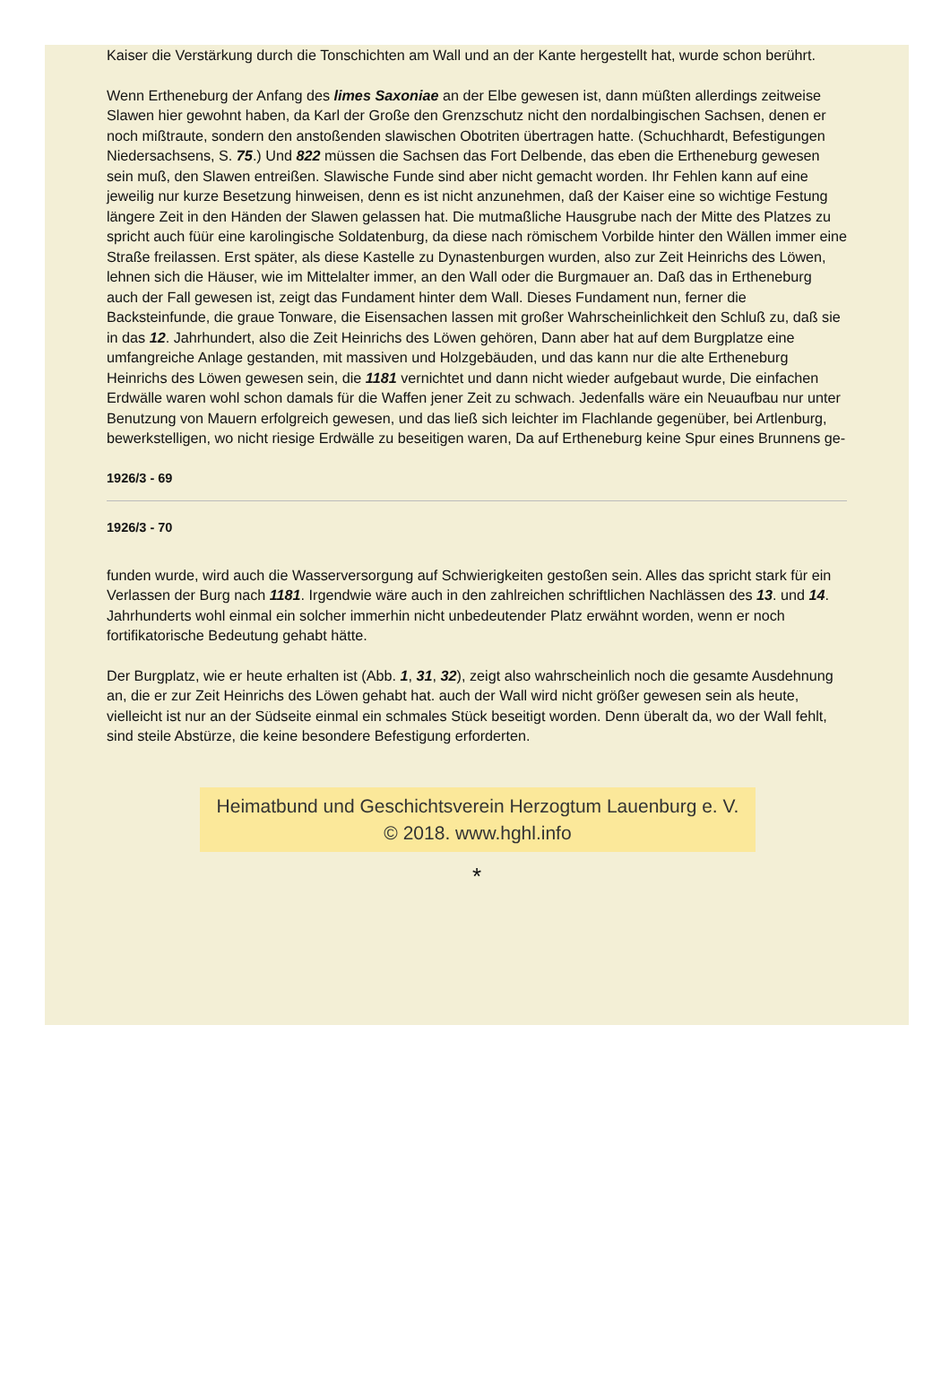Kaiser die Verstärkung durch die Tonschichten am Wall und an der Kante hergestellt hat, wurde schon berührt.
Wenn Ertheneburg der Anfang des limes Saxoniae an der Elbe gewesen ist, dann müßten allerdings zeitweise Slawen hier gewohnt haben, da Karl der Große den Grenzschutz nicht den nordalbingischen Sachsen, denen er noch mißtraute, sondern den anstoßenden slawischen Obotriten übertragen hatte. (Schuchhardt, Befestigungen Niedersachsens, S. 75.) Und 822 müssen die Sachsen das Fort Delbende, das eben die Ertheneburg gewesen sein muß, den Slawen entreißen. Slawische Funde sind aber nicht gemacht worden. Ihr Fehlen kann auf eine jeweilig nur kurze Besetzung hinweisen, denn es ist nicht anzunehmen, daß der Kaiser eine so wichtige Festung längere Zeit in den Händen der Slawen gelassen hat. Die mutmaßliche Hausgrube nach der Mitte des Platzes zu spricht auch füür eine karolingische Soldatenburg, da diese nach römischem Vorbilde hinter den Wällen immer eine Straße freilassen. Erst später, als diese Kastelle zu Dynastenburgen wurden, also zur Zeit Heinrichs des Löwen, lehnen sich die Häuser, wie im Mittelalter immer, an den Wall oder die Burgmauer an. Daß das in Ertheneburg auch der Fall gewesen ist, zeigt das Fundament hinter dem Wall. Dieses Fundament nun, ferner die Backsteinfunde, die graue Tonware, die Eisensachen lassen mit großer Wahrscheinlichkeit den Schluß zu, daß sie in das 12. Jahrhundert, also die Zeit Heinrichs des Löwen gehören, Dann aber hat auf dem Burgplatze eine umfangreiche Anlage gestanden, mit massiven und Holzgebäuden, und das kann nur die alte Ertheneburg Heinrichs des Löwen gewesen sein, die 1181 vernichtet und dann nicht wieder aufgebaut wurde, Die einfachen Erdwälle waren wohl schon damals für die Waffen jener Zeit zu schwach. Jedenfalls wäre ein Neuaufbau nur unter Benutzung von Mauern erfolgreich gewesen, und das ließ sich leichter im Flachlande gegenüber, bei Artlenburg, bewerkstelligen, wo nicht riesige Erdwälle zu beseitigen waren, Da auf Ertheneburg keine Spur eines Brunnens ge-
1926/3 - 69
1926/3 - 70
funden wurde, wird auch die Wasserversorgung auf Schwierigkeiten gestoßen sein. Alles das spricht stark für ein Verlassen der Burg nach 1181. Irgendwie wäre auch in den zahlreichen schriftlichen Nachlässen des 13. und 14. Jahrhunderts wohl einmal ein solcher immerhin nicht unbedeutender Platz erwähnt worden, wenn er noch fortifikatorische Bedeutung gehabt hätte.
Der Burgplatz, wie er heute erhalten ist (Abb. 1, 31, 32), zeigt also wahrscheinlich noch die gesamte Ausdehnung an, die er zur Zeit Heinrichs des Löwen gehabt hat. auch der Wall wird nicht größer gewesen sein als heute, vielleicht ist nur an der Südseite einmal ein schmales Stück beseitigt worden. Denn überalt da, wo der Wall fehlt, sind steile Abstürze, die keine besondere Befestigung erforderten.
Heimatbund und Geschichtsverein Herzogtum Lauenburg e. V.
© 2018. www.hghl.info
*